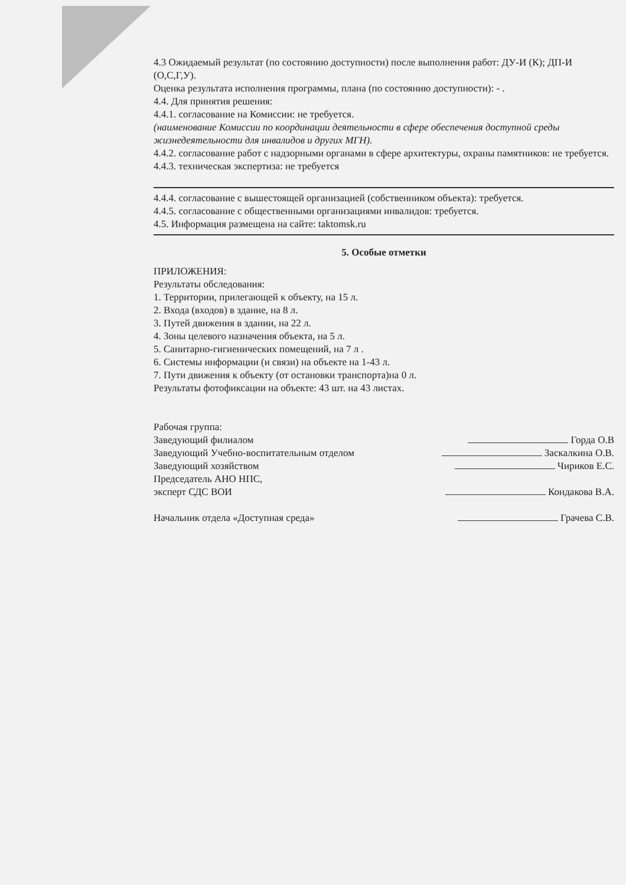4.3 Ожидаемый результат (по состоянию доступности) после выполнения работ: ДУ-И (К); ДП-И (О,С,Г,У).
Оценка результата исполнения программы, плана (по состоянию доступности): - .
4.4. Для принятия решения:
4.4.1. согласование на Комиссии: не требуется.
(наименование Комиссии по координации деятельности в сфере обеспечения доступной среды жизнедеятельности для инвалидов и других МГН).
4.4.2. согласование работ с надзорными органами в сфере архитектуры, охраны памятников: не требуется.
4.4.3. техническая экспертиза: не требуется
4.4.4. согласование с вышестоящей организацией (собственником объекта): требуется.
4.4.5. согласование с общественными организациями инвалидов: требуется.
4.5. Информация размещена на сайте: taktomsk.ru
5. Особые отметки
ПРИЛОЖЕНИЯ:
Результаты обследования:
1. Территории, прилегающей к объекту, на 15 л.
2. Входа (входов) в здание, на 8 л.
3. Путей движения в здании, на 22 л.
4. Зоны целевого назначения объекта, на 5 л.
5. Санитарно-гигиенических помещений, на 7 л .
6. Системы информации (и связи) на объекте на 1-43 л.
7. Пути движения к объекту (от остановки транспорта)на 0 л.
Результаты фотофиксации на объекте: 43 шт. на 43 листах.
Рабочая группа:
Заведующий филиалом Горда О.В
Заведующий Учебно-воспитательным отделом Заскалкина О.В.
Заведующий хозяйством Чириков Е.С.
Председатель АНО НПС,
эксперт СДС ВОИ Кондакова В.А.
Начальник отдела «Доступная среда» Грачева С.В.